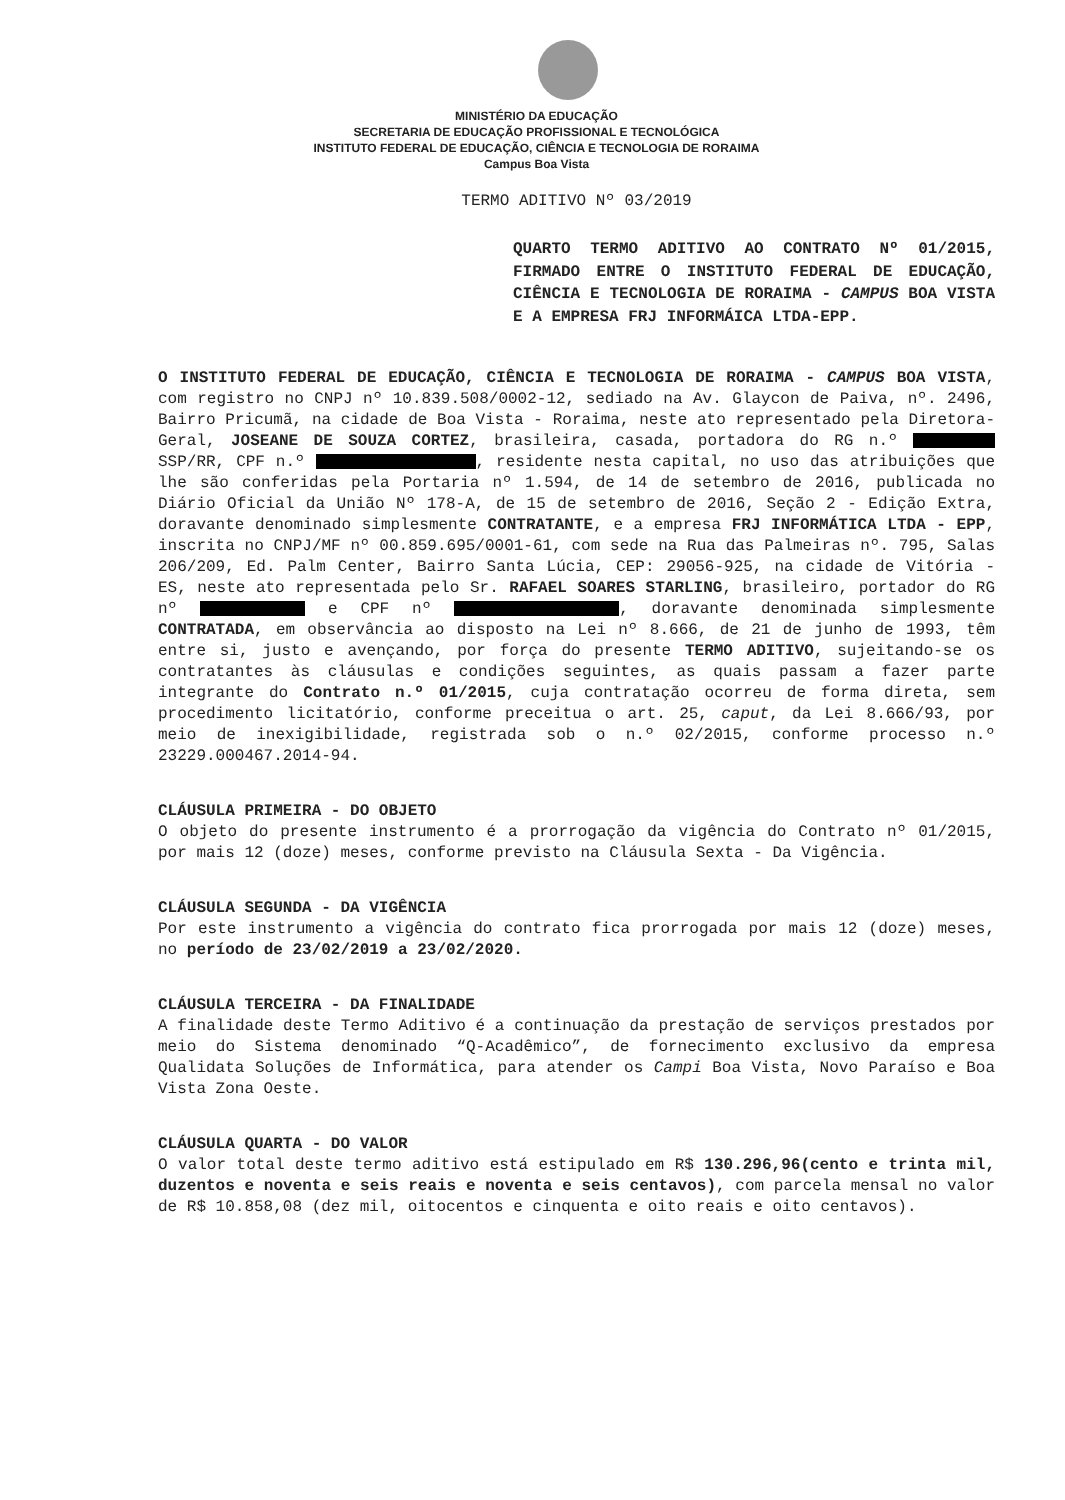MINISTÉRIO DA EDUCAÇÃO
SECRETARIA DE EDUCAÇÃO PROFISSIONAL E TECNOLÓGICA
INSTITUTO FEDERAL DE EDUCAÇÃO, CIÊNCIA E TECNOLOGIA DE RORAIMA
Campus Boa Vista
TERMO ADITIVO Nº 03/2019
QUARTO TERMO ADITIVO AO CONTRATO Nº 01/2015, FIRMADO ENTRE O INSTITUTO FEDERAL DE EDUCAÇÃO, CIÊNCIA E TECNOLOGIA DE RORAIMA - CAMPUS BOA VISTA E A EMPRESA FRJ INFORMÁICA LTDA-EPP.
O INSTITUTO FEDERAL DE EDUCAÇÃO, CIÊNCIA E TECNOLOGIA DE RORAIMA - CAMPUS BOA VISTA, com registro no CNPJ nº 10.839.508/0002-12, sediado na Av. Glaycon de Paiva, nº. 2496, Bairro Pricumã, na cidade de Boa Vista - Roraima, neste ato representado pela Diretora-Geral, JOSEANE DE SOUZA CORTEZ, brasileira, casada, portadora do RG n.º SSP/RR, CPF n.º , residente nesta capital, no uso das atribuições que lhe são conferidas pela Portaria nº 1.594, de 14 de setembro de 2016, publicada no Diário Oficial da União Nº 178-A, de 15 de setembro de 2016, Seção 2 - Edição Extra, doravante denominado simplesmente CONTRATANTE, e a empresa FRJ INFORMÁTICA LTDA - EPP, inscrita no CNPJ/MF nº 00.859.695/0001-61, com sede na Rua das Palmeiras nº. 795, Salas 206/209, Ed. Palm Center, Bairro Santa Lúcia, CEP: 29056-925, na cidade de Vitória - ES, neste ato representada pelo Sr. RAFAEL SOARES STARLING, brasileiro, portador do RG nº e CPF nº , doravante denominada simplesmente CONTRATADA, em observância ao disposto na Lei nº 8.666, de 21 de junho de 1993, têm entre si, justo e avençando, por força do presente TERMO ADITIVO, sujeitando-se os contratantes às cláusulas e condições seguintes, as quais passam a fazer parte integrante do Contrato n.º 01/2015, cuja contratação ocorreu de forma direta, sem procedimento licitatório, conforme preceitua o art. 25, caput, da Lei 8.666/93, por meio de inexigibilidade, registrada sob o n.º 02/2015, conforme processo n.º 23229.000467.2014-94.
CLÁUSULA PRIMEIRA - DO OBJETO
O objeto do presente instrumento é a prorrogação da vigência do Contrato nº 01/2015, por mais 12 (doze) meses, conforme previsto na Cláusula Sexta - Da Vigência.
CLÁUSULA SEGUNDA - DA VIGÊNCIA
Por este instrumento a vigência do contrato fica prorrogada por mais 12 (doze) meses, no período de 23/02/2019 a 23/02/2020.
CLÁUSULA TERCEIRA - DA FINALIDADE
A finalidade deste Termo Aditivo é a continuação da prestação de serviços prestados por meio do Sistema denominado “Q-Acadêmico”, de fornecimento exclusivo da empresa Qualidata Soluções de Informática, para atender os Campi Boa Vista, Novo Paraíso e Boa Vista Zona Oeste.
CLÁUSULA QUARTA - DO VALOR
O valor total deste termo aditivo está estipulado em R$ 130.296,96(cento e trinta mil, duzentos e noventa e seis reais e noventa e seis centavos), com parcela mensal no valor de R$ 10.858,08 (dez mil, oitocentos e cinquenta e oito reais e oito centavos).